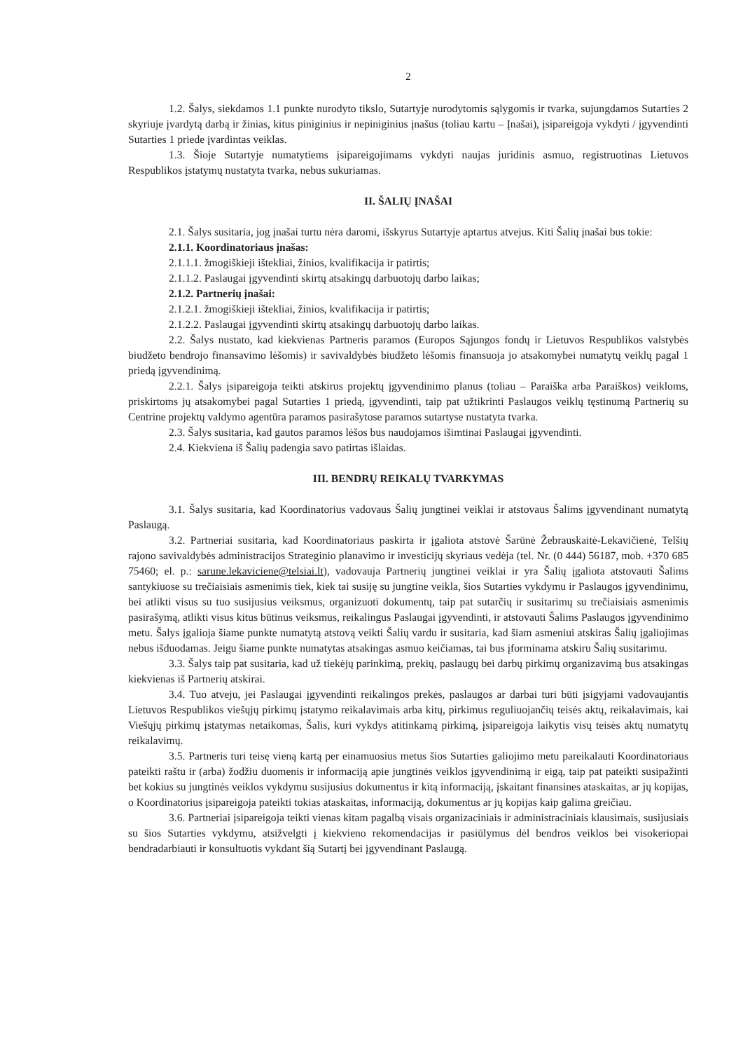2
1.2. Šalys, siekdamos 1.1 punkte nurodyto tikslo, Sutartyje nurodytomis sąlygomis ir tvarka, sujungdamos Sutarties 2 skyriuje įvardytą darbą ir žinias, kitus piniginius ir nepiniginius įnašus (toliau kartu – Įnašai), įsipareigoja vykdyti / įgyvendinti Sutarties 1 priede įvardintas veiklas.
1.3. Šioje Sutartyje numatytiems įsipareigojimams vykdyti naujas juridinis asmuo, registruotinas Lietuvos Respublikos įstatymų nustatyta tvarka, nebus sukuriamas.
II. ŠALIŲ ĮNAŠAI
2.1. Šalys susitaria, jog įnašai turtu nėra daromi, išskyrus Sutartyje aptartus atvejus. Kiti Šalių įnašai bus tokie:
2.1.1. Koordinatoriaus įnašas:
2.1.1.1. žmogiškieji ištekliai, žinios, kvalifikacija ir patirtis;
2.1.1.2. Paslaugai įgyvendinti skirtų atsakingų darbuotojų darbo laikas;
2.1.2. Partnerių įnašai:
2.1.2.1. žmogiškieji ištekliai, žinios, kvalifikacija ir patirtis;
2.1.2.2. Paslaugai įgyvendinti skirtų atsakingų darbuotojų darbo laikas.
2.2. Šalys nustato, kad kiekvienas Partneris paramos (Europos Sąjungos fondų ir Lietuvos Respublikos valstybės biudžeto bendrojo finansavimo lėšomis) ir savivaldybės biudžeto lėšomis finansuoja jo atsakomybei numatytų veiklų pagal 1 priedą įgyvendinimą.
2.2.1. Šalys įsipareigoja teikti atskirus projektų įgyvendinimo planus (toliau – Paraiška arba Paraiškos) veikloms, priskirtoms jų atsakomybei pagal Sutarties 1 priedą, įgyvendinti, taip pat užtikrinti Paslaugos veiklų tęstinumą Partnerių su Centrine projektų valdymo agentūra paramos pasirašytose paramos sutartyse nustatyta tvarka.
2.3. Šalys susitaria, kad gautos paramos lėšos bus naudojamos išimtinai Paslaugai įgyvendinti.
2.4. Kiekviena iš Šalių padengia savo patirtas išlaidas.
III. BENDRŲ REIKALŲ TVARKYMAS
3.1. Šalys susitaria, kad Koordinatorius vadovaus Šalių jungtinei veiklai ir atstovaus Šalims įgyvendinant numatytą Paslaugą.
3.2. Partneriai susitaria, kad Koordinatoriaus paskirta ir įgaliota atstovė Šarūnė Žebrauskaitė-Lekavičienė, Telšių rajono savivaldybės administracijos Strateginio planavimo ir investicijų skyriaus vedėja (tel. Nr. (0 444) 56187, mob. +370 685 75460; el. p.: sarune.lekaviciene@telsiai.lt), vadovauja Partnerių jungtinei veiklai ir yra Šalių įgaliota atstovauti Šalims santykiuose su trečiaisiais asmenimis tiek, kiek tai susiję su jungtine veikla, šios Sutarties vykdymu ir Paslaugos įgyvendinimu, bei atlikti visus su tuo susijusius veiksmus, organizuoti dokumentų, taip pat sutarčių ir susitarimų su trečiaisiais asmenimis pasirašymą, atlikti visus kitus būtinus veiksmus, reikalingus Paslaugai įgyvendinti, ir atstovauti Šalims Paslaugos įgyvendinimo metu. Šalys įgalioja šiame punkte numatytą atstovą veikti Šalių vardu ir susitaria, kad šiam asmeniui atskiras Šalių įgaliojimas nebus išduodamas. Jeigu šiame punkte numatytas atsakingas asmuo keičiamas, tai bus įforminama atskiru Šalių susitarimu.
3.3. Šalys taip pat susitaria, kad už tiekėjų parinkimą, prekių, paslaugų bei darbų pirkimų organizavimą bus atsakingas kiekvienas iš Partnerių atskirai.
3.4. Tuo atveju, jei Paslaugai įgyvendinti reikalingos prekės, paslaugos ar darbai turi būti įsigyjami vadovaujantis Lietuvos Respublikos viešųjų pirkimų įstatymo reikalavimais arba kitų, pirkimus reguliuojančių teisės aktų, reikalavimais, kai Viešųjų pirkimų įstatymas netaikomas, Šalis, kuri vykdys atitinkamą pirkimą, įsipareigoja laikytis visų teisės aktų numatytų reikalavimų.
3.5. Partneris turi teisę vieną kartą per einamuosius metus šios Sutarties galiojimo metu pareikalauti Koordinatoriaus pateikti raštu ir (arba) žodžiu duomenis ir informaciją apie jungtinės veiklos įgyvendinimą ir eigą, taip pat pateikti susipažinti bet kokius su jungtinės veiklos vykdymu susijusius dokumentus ir kitą informaciją, įskaitant finansines ataskaitas, ar jų kopijas, o Koordinatorius įsipareigoja pateikti tokias ataskaitas, informaciją, dokumentus ar jų kopijas kaip galima greičiau.
3.6. Partneriai įsipareigoja teikti vienas kitam pagalbą visais organizaciniais ir administraciniais klausimais, susijusiais su šios Sutarties vykdymu, atsižvelgti į kiekvieno rekomendacijas ir pasiūlymus dėl bendros veiklos bei visokeriopai bendradarbiauti ir konsultuotis vykdant šią Sutartį bei įgyvendinant Paslaugą.